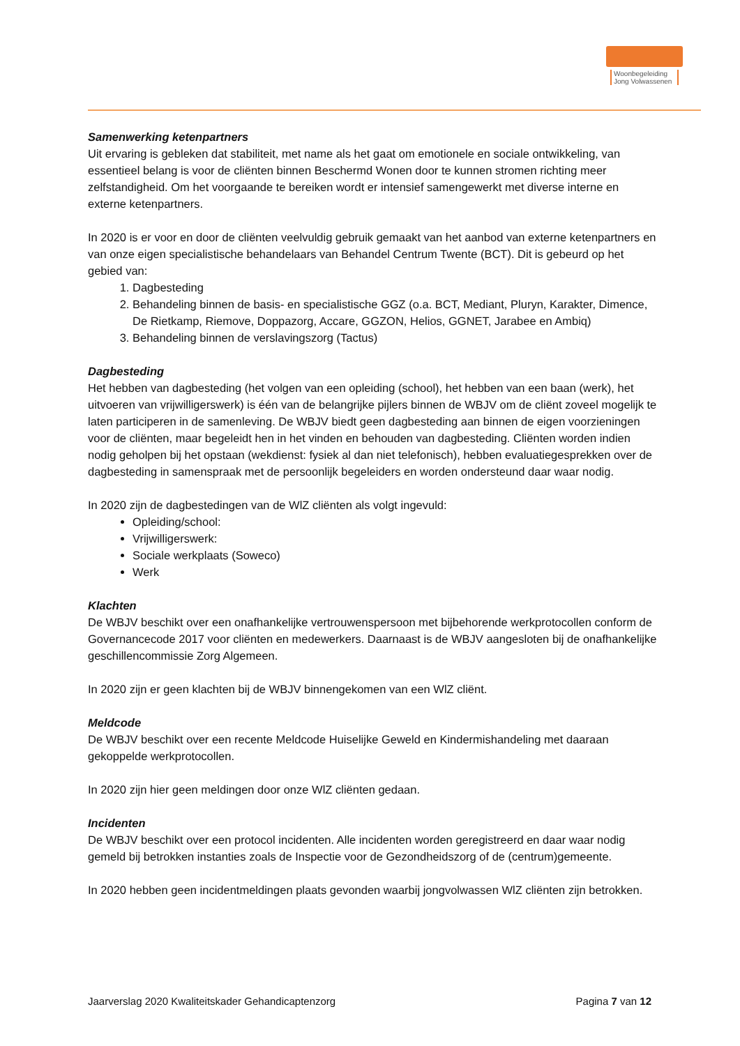Woonbegeleiding Jong Volwassenen
Samenwerking ketenpartners
Uit ervaring is gebleken dat stabiliteit, met name als het gaat om emotionele en sociale ontwikkeling, van essentieel belang is voor de cliënten binnen Beschermd Wonen door te kunnen stromen richting meer zelfstandigheid. Om het voorgaande te bereiken wordt er intensief samengewerkt met diverse interne en externe ketenpartners.
In 2020 is er voor en door de cliënten veelvuldig gebruik gemaakt van het aanbod van externe ketenpartners en van onze eigen specialistische behandelaars van Behandel Centrum Twente (BCT). Dit is gebeurd op het gebied van:
1. Dagbesteding
2. Behandeling binnen de basis- en specialistische GGZ (o.a. BCT, Mediant, Pluryn, Karakter, Dimence, De Rietkamp, Riemove, Doppazorg, Accare, GGZON, Helios, GGNET, Jarabee en Ambiq)
3. Behandeling binnen de verslavingszorg (Tactus)
Dagbesteding
Het hebben van dagbesteding (het volgen van een opleiding (school), het hebben van een baan (werk), het uitvoeren van vrijwilligerswerk) is één van de belangrijke pijlers binnen de WBJV om de cliënt zoveel mogelijk te laten participeren in de samenleving. De WBJV biedt geen dagbesteding aan binnen de eigen voorzieningen voor de cliënten, maar begeleidt hen in het vinden en behouden van dagbesteding. Cliënten worden indien nodig geholpen bij het opstaan (wekdienst: fysiek al dan niet telefonisch), hebben evaluatiegesprekken over de dagbesteding in samenspraak met de persoonlijk begeleiders en worden ondersteund daar waar nodig.
In 2020 zijn de dagbestedingen van de WlZ cliënten als volgt ingevuld:
Opleiding/school:
Vrijwilligerswerk:
Sociale werkplaats (Soweco)
Werk
Klachten
De WBJV beschikt over een onafhankelijke vertrouwenspersoon met bijbehorende werkprotocollen conform de Governancecode 2017 voor cliënten en medewerkers. Daarnaast is de WBJV aangesloten bij de onafhankelijke geschillencommissie Zorg Algemeen.
In 2020 zijn er geen klachten bij de WBJV binnengekomen van een WlZ cliënt.
Meldcode
De WBJV beschikt over een recente Meldcode Huiselijke Geweld en Kindermishandeling met daaraan gekoppelde werkprotocollen.
In 2020 zijn hier geen meldingen door onze WlZ cliënten gedaan.
Incidenten
De WBJV beschikt over een protocol incidenten. Alle incidenten worden geregistreerd en daar waar nodig gemeld bij betrokken instanties zoals de Inspectie voor de Gezondheidszorg of de (centrum)gemeente.
In 2020 hebben geen incidentmeldingen plaats gevonden waarbij jongvolwassen WlZ cliënten zijn betrokken.
Jaarverslag 2020 Kwaliteitskader Gehandicaptenzorg Pagina 7 van 12